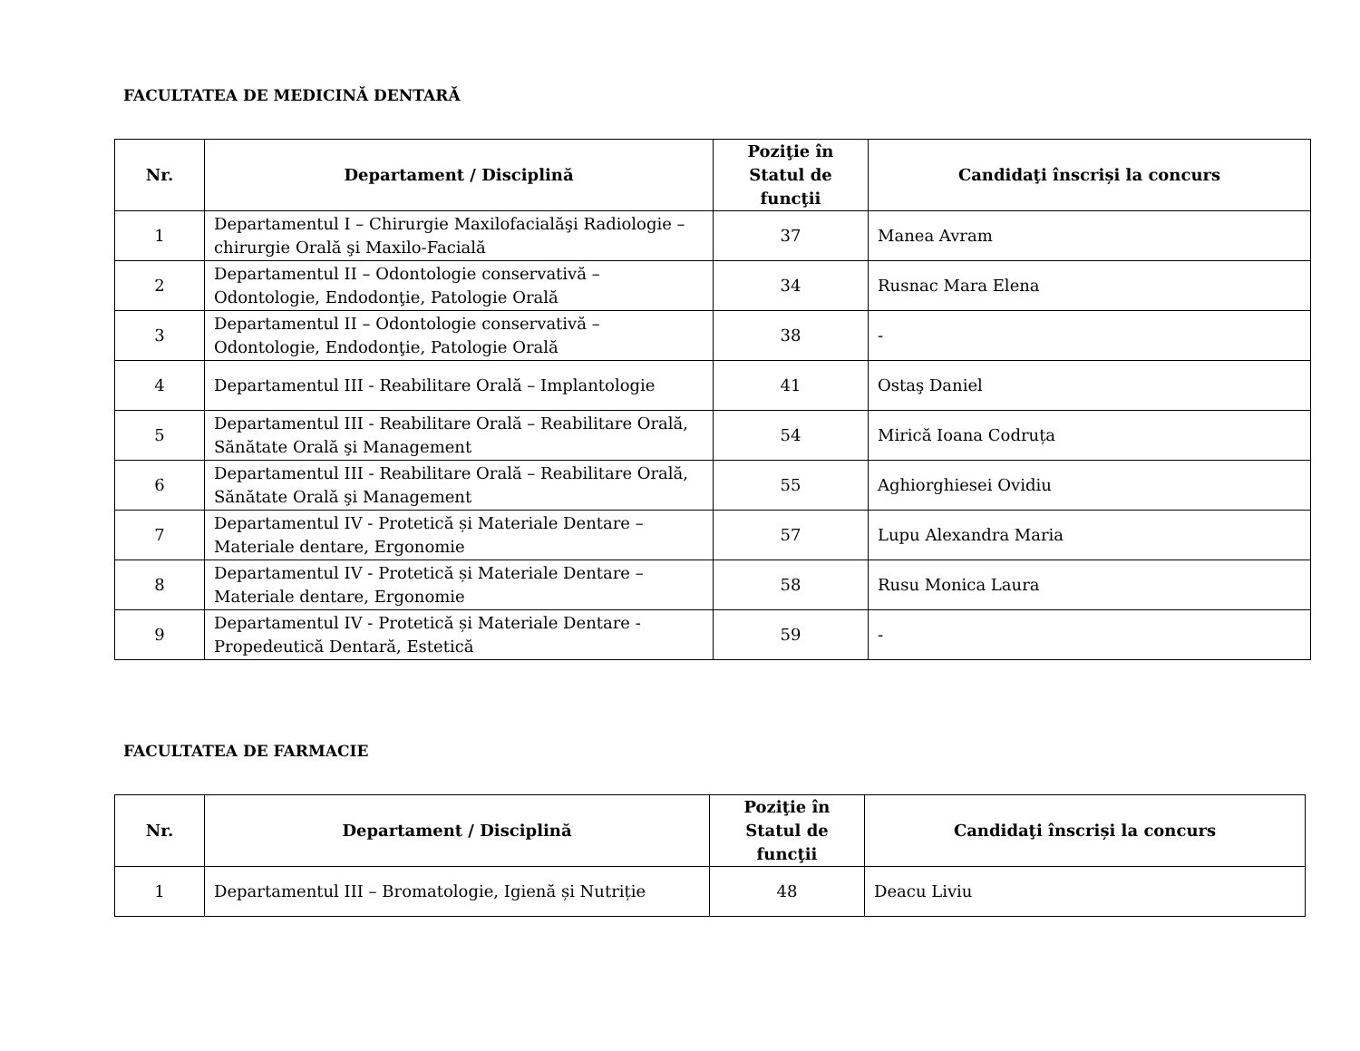FACULTATEA DE MEDICINĂ DENTARĂ
| Nr. | Departament / Disciplină | Poziţie în Statul de funcţii | Candidaţi înscriși la concurs |
| --- | --- | --- | --- |
| 1 | Departamentul I – Chirurgie Maxilofacialăşi Radiologie – chirurgie Orală şi Maxilo-Facială | 37 | Manea Avram |
| 2 | Departamentul II – Odontologie conservativă – Odontologie, Endodonţie, Patologie Orală | 34 | Rusnac Mara Elena |
| 3 | Departamentul II – Odontologie conservativă – Odontologie, Endodonţie, Patologie Orală | 38 | - |
| 4 | Departamentul III - Reabilitare Orală – Implantologie | 41 | Ostaş Daniel |
| 5 | Departamentul III - Reabilitare Orală – Reabilitare Orală, Sănătate Orală şi Management | 54 | Mirică Ioana Codruța |
| 6 | Departamentul III - Reabilitare Orală – Reabilitare Orală, Sănătate Orală şi Management | 55 | Aghiorghiesei Ovidiu |
| 7 | Departamentul IV - Protetică și Materiale Dentare – Materiale dentare, Ergonomie | 57 | Lupu Alexandra Maria |
| 8 | Departamentul IV - Protetică și Materiale Dentare – Materiale dentare, Ergonomie | 58 | Rusu Monica Laura |
| 9 | Departamentul IV - Protetică și Materiale Dentare - Propedeutică Dentară, Estetică | 59 | - |
FACULTATEA DE FARMACIE
| Nr. | Departament / Disciplină | Poziţie în Statul de funcţii | Candidaţi înscriși la concurs |
| --- | --- | --- | --- |
| 1 | Departamentul III – Bromatologie, Igienă și Nutriție | 48 | Deacu Liviu |